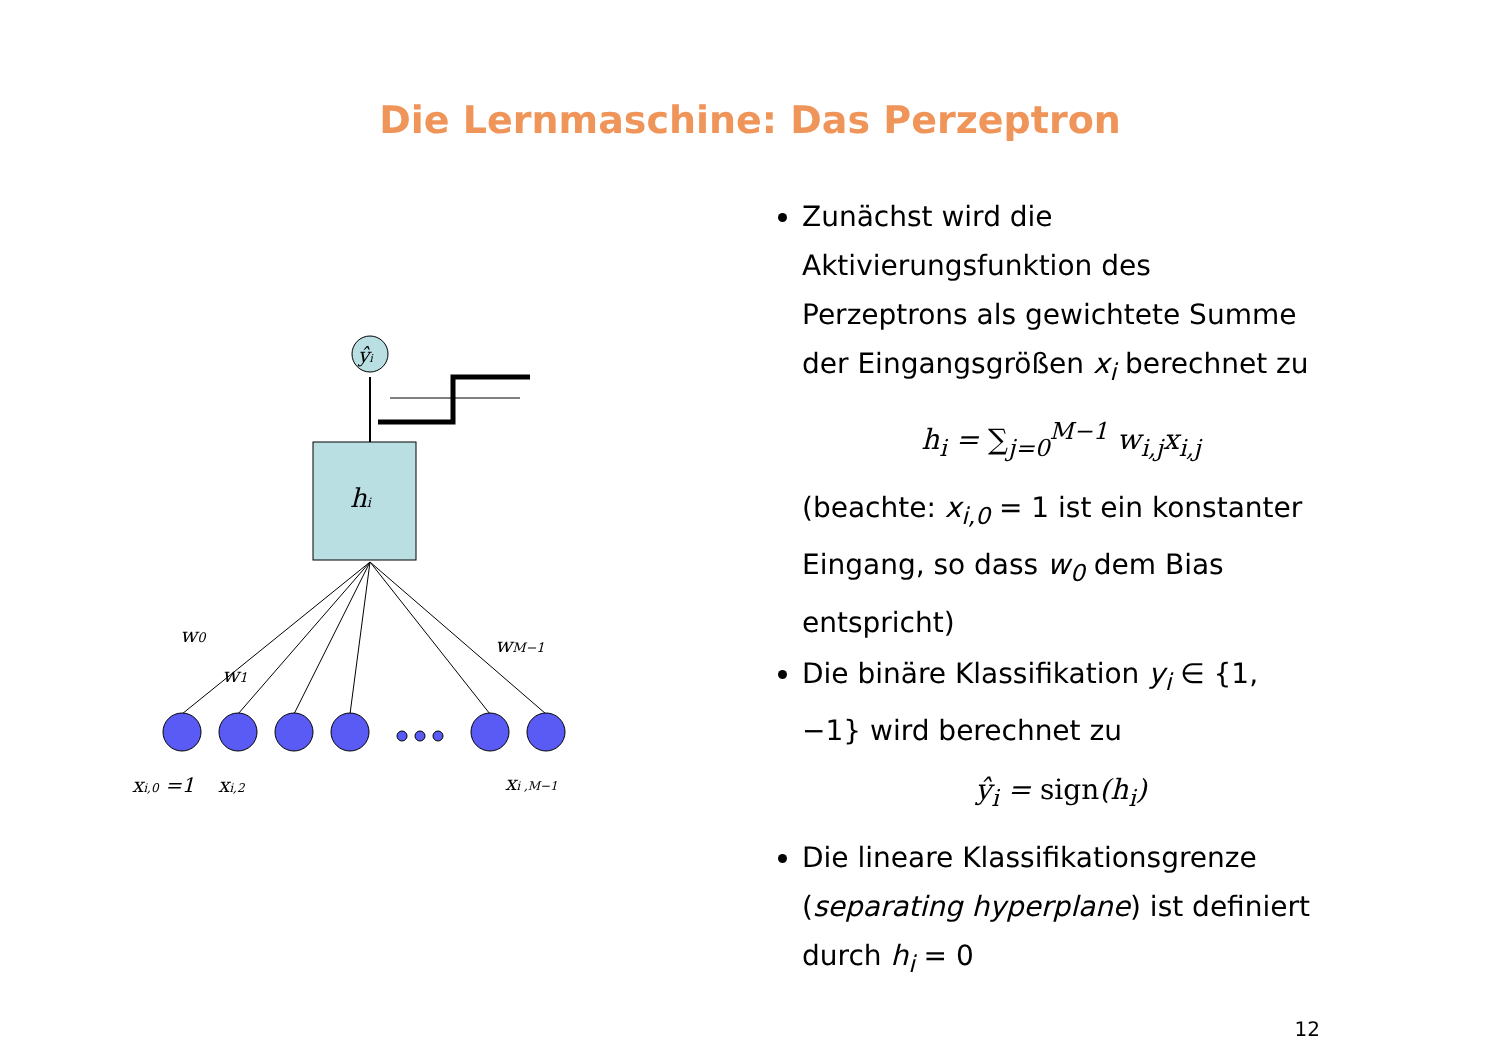Die Lernmaschine: Das Perzeptron
ŷi
hi
w0
w1
wM−1
xi,0 =1
xi,2
xi ,M−1
Zunächst wird die Aktivierungsfunktion des Perzeptrons als gewichtete Summe der Eingangsgrößen x<sub>i</sub> berechnet zu
h<sub>i</sub> = ∑<sub>j=0</sub><sup>M−1</sup> w<sub>i,j</sub>x<sub>i,j</sub>
(beachte: x<sub>i,0</sub> = 1 ist ein konstanter Eingang, so dass w<sub>0</sub> dem Bias entspricht)
Die binäre Klassifikation y<sub>i</sub> ∈ {1, −1} wird berechnet zu
ŷ<sub>i</sub> = sign(h<sub>i</sub>)
Die lineare Klassifikationsgrenze (separating hyperplane) ist definiert durch h<sub>i</sub> = 0
12